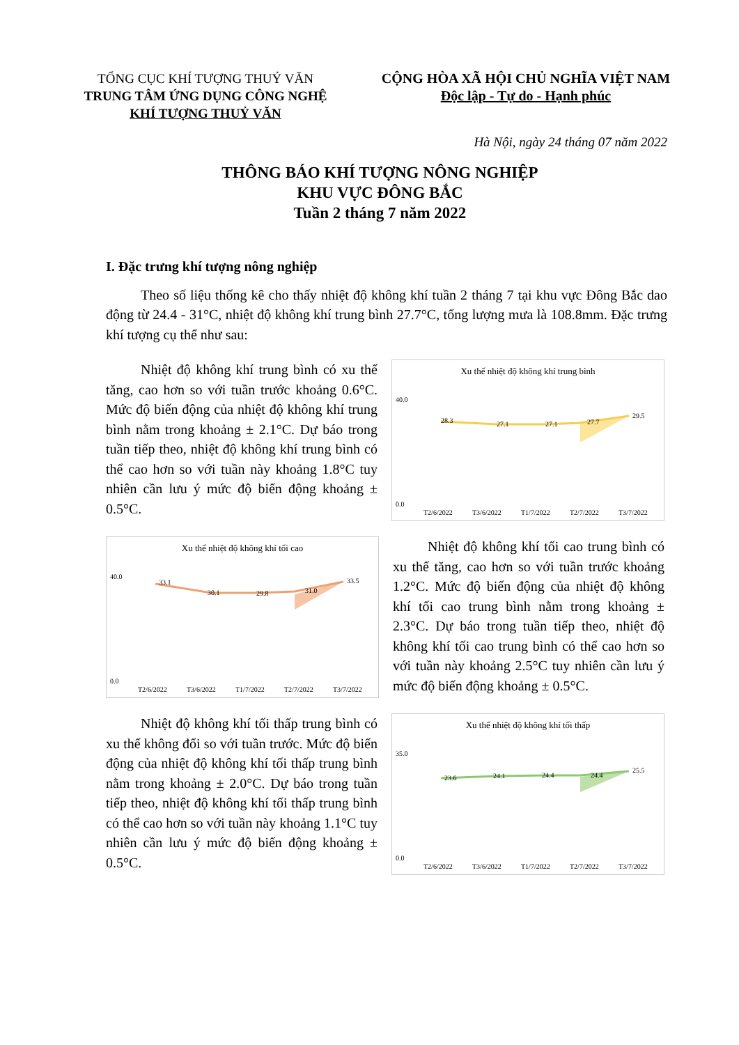TỔNG CỤC KHÍ TƯỢNG THUỶ VĂN
TRUNG TÂM ỨNG DỤNG CÔNG NGHỆ
KHÍ TƯỢNG THUỶ VĂN
CỘNG HÒA XÃ HỘI CHỦ NGHĨA VIỆT NAM
Độc lập - Tự do - Hạnh phúc
Hà Nội, ngày 24 tháng 07 năm 2022
THÔNG BÁO KHÍ TƯỢNG NÔNG NGHIỆP
KHU VỰC ĐÔNG BẮC
Tuần 2 tháng 7 năm 2022
I. Đặc trưng khí tượng nông nghiệp
Theo số liệu thống kê cho thấy nhiệt độ không khí tuần 2 tháng 7 tại khu vực Đông Bắc dao động từ 24.4 - 31°C, nhiệt độ không khí trung bình 27.7°C, tổng lượng mưa là 108.8mm. Đặc trưng khí tượng cụ thể như sau:
Nhiệt độ không khí trung bình có xu thế tăng, cao hơn so với tuần trước khoảng 0.6°C. Mức độ biến động của nhiệt độ không khí trung bình nằm trong khoảng ± 2.1°C. Dự báo trong tuần tiếp theo, nhiệt độ không khí trung bình có thể cao hơn so với tuần này khoảng 1.8°C tuy nhiên cần lưu ý mức độ biến động khoảng ± 0.5°C.
Xu thế nhiệt độ không khí trung bình
28.3
27.1
27.1
27.7
29.5
40.0
0.0
T2/6/2022
T3/6/2022
T1/7/2022
T2/7/2022
T3/7/2022
Xu thế nhiệt độ không khí tối cao
33.1
30.1
29.8
31.0
33.5
40.0
0.0
T2/6/2022
T3/6/2022
T1/7/2022
T2/7/2022
T3/7/2022
Nhiệt độ không khí tối cao trung bình có xu thế tăng, cao hơn so với tuần trước khoảng 1.2°C. Mức độ biến động của nhiệt độ không khí tối cao trung bình nằm trong khoảng ± 2.3°C. Dự báo trong tuần tiếp theo, nhiệt độ không khí tối cao trung bình có thể cao hơn so với tuần này khoảng 2.5°C tuy nhiên cần lưu ý mức độ biến động khoảng ± 0.5°C.
Nhiệt độ không khí tối thấp trung bình có xu thế không đổi so với tuần trước. Mức độ biến động của nhiệt độ không khí tối thấp trung bình nằm trong khoảng ± 2.0°C. Dự báo trong tuần tiếp theo, nhiệt độ không khí tối thấp trung bình có thể cao hơn so với tuần này khoảng 1.1°C tuy nhiên cần lưu ý mức độ biến động khoảng ± 0.5°C.
Xu thế nhiệt độ không khí tối thấp
23.6
24.1
24.4
24.4
25.5
35.0
0.0
T2/6/2022
T3/6/2022
T1/7/2022
T2/7/2022
T3/7/2022